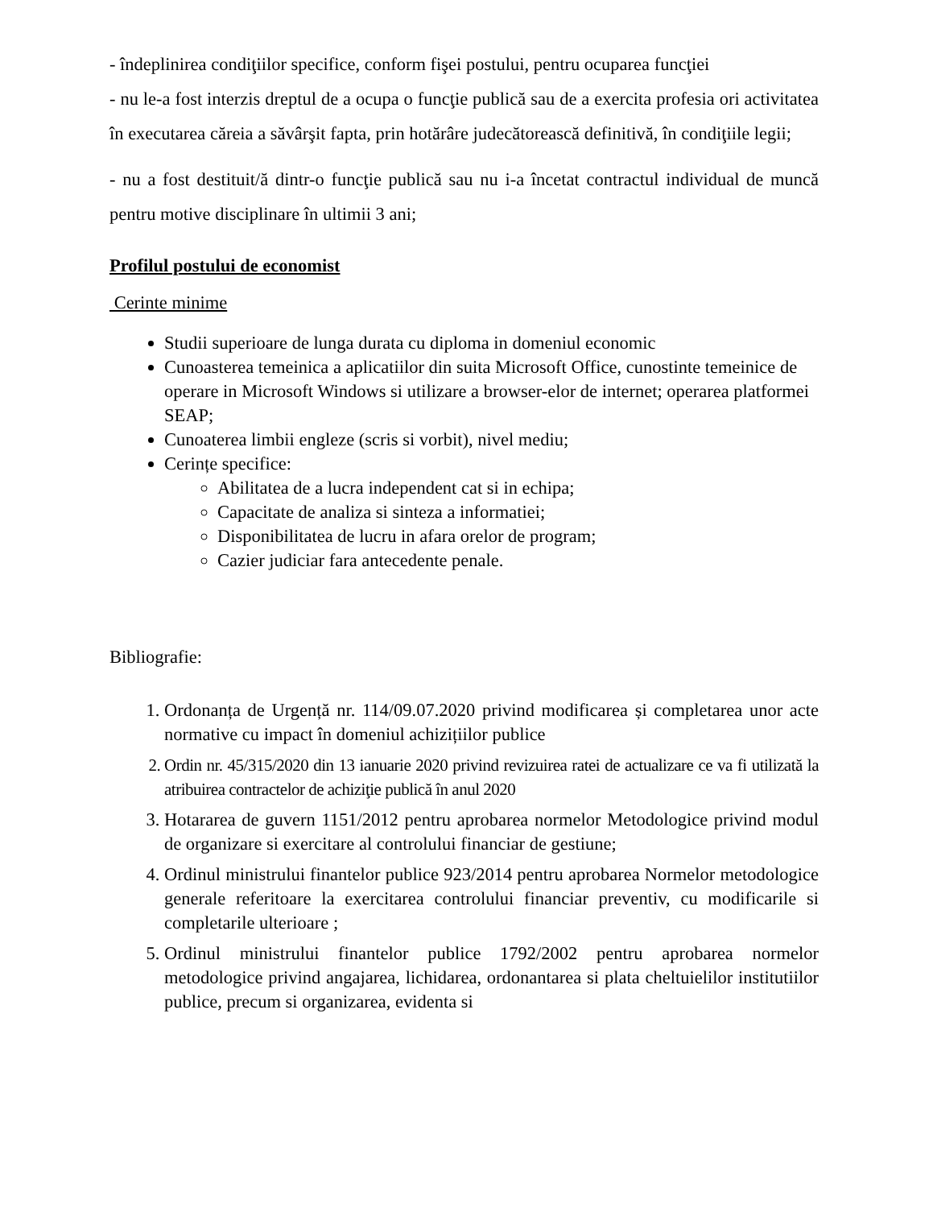- îndeplinirea condiţiilor specifice, conform fişei postului, pentru ocuparea funcţiei
- nu le-a fost interzis dreptul de a ocupa o funcţie publică sau de a exercita profesia ori activitatea în executarea căreia a săvârşit fapta, prin hotărâre judecătorească definitivă, în condiţiile legii;
- nu a fost destituit/ă dintr-o funcţie publică sau nu i-a încetat contractul individual de muncă pentru motive disciplinare în ultimii 3 ani;
Profilul postului de economist
Cerinte minime
Studii superioare de lunga durata cu diploma in domeniul economic
Cunoasterea temeinica a aplicatiilor din suita Microsoft Office, cunostinte temeinice de operare in Microsoft Windows si utilizare a browser-elor de internet; operarea platformei SEAP;
Cunoaterea limbii engleze (scris si vorbit), nivel mediu;
Cerințe specifice:
Abilitatea de a lucra independent cat si in echipa;
Capacitate de analiza si sinteza a informatiei;
Disponibilitatea de lucru in afara orelor de program;
Cazier judiciar fara antecedente penale.
Bibliografie:
1. Ordonanța de Urgență nr. 114/09.07.2020 privind modificarea și completarea unor acte normative cu impact în domeniul achizițiilor publice
2. Ordin nr. 45/315/2020 din 13 ianuarie 2020 privind revizuirea ratei de actualizare ce va fi utilizată la atribuirea contractelor de achiziţie publică în anul 2020
3. Hotararea de guvern 1151/2012 pentru aprobarea normelor Metodologice privind modul de organizare si exercitare al controlului financiar de gestiune;
4. Ordinul ministrului finantelor publice 923/2014 pentru aprobarea Normelor metodologice generale referitoare la exercitarea controlului financiar preventiv, cu modificarile si completarile ulterioare ;
5. Ordinul ministrului finantelor publice 1792/2002 pentru aprobarea normelor metodologice privind angajarea, lichidarea, ordonantarea si plata cheltuielilor institutiilor publice, precum si organizarea, evidenta si